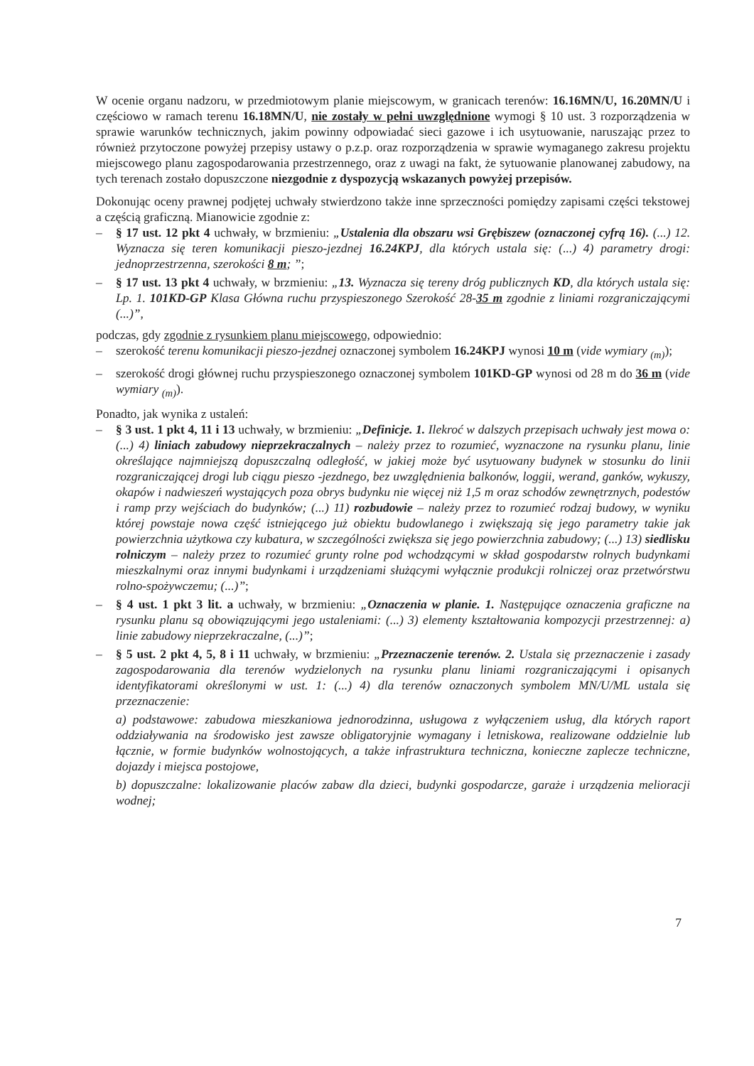W ocenie organu nadzoru, w przedmiotowym planie miejscowym, w granicach terenów: 16.16MN/U, 16.20MN/U i częściowo w ramach terenu 16.18MN/U, nie zostały w pełni uwzględnione wymogi § 10 ust. 3 rozporządzenia w sprawie warunków technicznych, jakim powinny odpowiadać sieci gazowe i ich usytuowanie, naruszając przez to również przytoczone powyżej przepisy ustawy o p.z.p. oraz rozporządzenia w sprawie wymaganego zakresu projektu miejscowego planu zagospodarowania przestrzennego, oraz z uwagi na fakt, że sytuowanie planowanej zabudowy, na tych terenach zostało dopuszczone niezgodnie z dyspozycją wskazanych powyżej przepisów.
Dokonując oceny prawnej podjętej uchwały stwierdzono także inne sprzeczności pomiędzy zapisami części tekstowej a częścią graficzną. Mianowicie zgodnie z:
– § 17 ust. 12 pkt 4 uchwały, w brzmieniu: „Ustalenia dla obszaru wsi Grębiszew (oznaczonej cyfrą 16). (...) 12. Wyznacza się teren komunikacji pieszo-jezdnej 16.24KPJ, dla których ustala się: (...) 4) parametry drogi: jednoprzestrzenna, szerokości 8 m; ”;
– § 17 ust. 13 pkt 4 uchwały, w brzmieniu: „13. Wyznacza się tereny dróg publicznych KD, dla których ustala się: Lp. 1. 101KD-GP Klasa Główna ruchu przyspieszonego Szerokość 28-35 m zgodnie z liniami rozgraniczającymi (...)”,
podczas, gdy zgodnie z rysunkiem planu miejscowego, odpowiednio:
– szerokość terenu komunikacji pieszo-jezdnej oznaczonej symbolem 16.24KPJ wynosi 10 m (vide wymiary <sub>(m)</sub>);
– szerokość drogi głównej ruchu przyspieszonego oznaczonej symbolem 101KD-GP wynosi od 28 m do 36 m (vide wymiary <sub>(m)</sub>).
Ponadto, jak wynika z ustaleń:
– § 3 ust. 1 pkt 4, 11 i 13 uchwały, w brzmieniu: „Definicje. 1. Ilekroć w dalszych przepisach uchwały jest mowa o: (...) 4) liniach zabudowy nieprzekraczalnych – należy przez to rozumieć, wyznaczone na rysunku planu, linie określające najmniejszą dopuszczalną odległość, w jakiej może być usytuowany budynek w stosunku do linii rozgraniczającej drogi lub ciągu pieszo -jezdnego, bez uwzględnienia balkonów, loggii, werand, ganków, wykuszy, okapów i nadwieszeń wystających poza obrys budynku nie więcej niż 1,5 m oraz schodów zewnętrznych, podestów i ramp przy wejściach do budynków; (...) 11) rozbudowie – należy przez to rozumieć rodzaj budowy, w wyniku której powstaje nowa część istniejącego już obiektu budowlanego i zwiększają się jego parametry takie jak powierzchnia użytkowa czy kubatura, w szczególności zwiększa się jego powierzchnia zabudowy; (...) 13) siedlisku rolniczym – należy przez to rozumieć grunty rolne pod wchodzącymi w skład gospodarstw rolnych budynkami mieszkalnymi oraz innymi budynkami i urządzeniami służącymi wyłącznie produkcji rolniczej oraz przetwórstwu rolno-spożywczemu; (...)”;
– § 4 ust. 1 pkt 3 lit. a uchwały, w brzmieniu: „Oznaczenia w planie. 1. Następujące oznaczenia graficzne na rysunku planu są obowiązującymi jego ustaleniami: (...) 3) elementy kształtowania kompozycji przestrzennej: a) linie zabudowy nieprzekraczalne, (...)”;
– § 5 ust. 2 pkt 4, 5, 8 i 11 uchwały, w brzmieniu: „Przeznaczenie terenów. 2. Ustala się przeznaczenie i zasady zagospodarowania dla terenów wydzielonych na rysunku planu liniami rozgraniczającymi i opisanych identyfikatorami określonymi w ust. 1: (...) 4) dla terenów oznaczonych symbolem MN/U/ML ustala się przeznaczenie:
a) podstawowe: zabudowa mieszkaniowa jednorodzinna, usługowa z wyłączeniem usług, dla których raport oddziaływania na środowisko jest zawsze obligatoryjnie wymagany i letniskowa, realizowane oddzielnie lub łącznie, w formie budynków wolnostojących, a także infrastruktura techniczna, konieczne zaplecze techniczne, dojazdy i miejsca postojowe,
b) dopuszczalne: lokalizowanie placów zabaw dla dzieci, budynki gospodarcze, garaże i urządzenia melioracji wodnej;
7